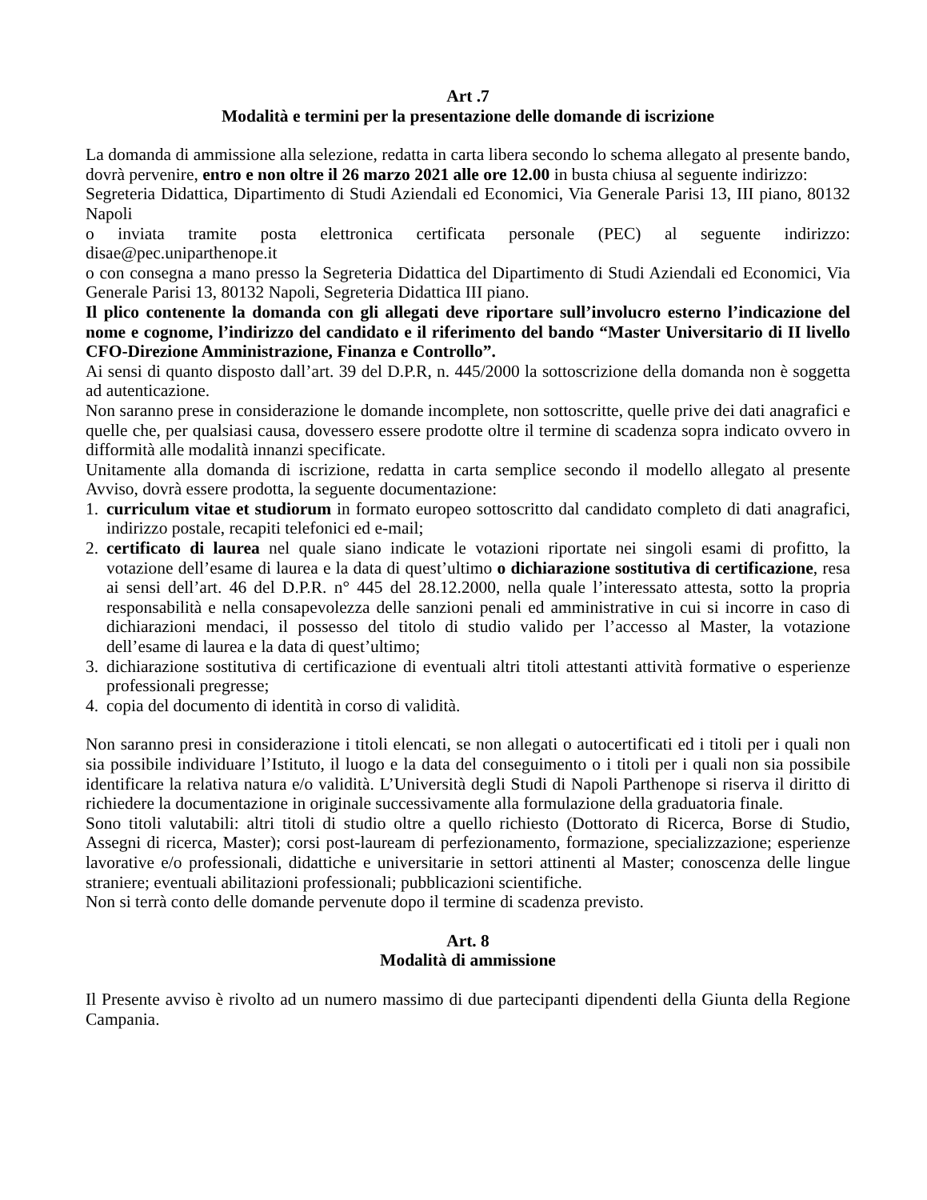Art .7
Modalità e termini per la presentazione delle domande di iscrizione
La domanda di ammissione alla selezione, redatta in carta libera secondo lo schema allegato al presente bando, dovrà pervenire, entro e non oltre il 26 marzo 2021 alle ore 12.00 in busta chiusa al seguente indirizzo:
Segreteria Didattica, Dipartimento di Studi Aziendali ed Economici, Via Generale Parisi 13, III piano, 80132 Napoli
o inviata tramite posta elettronica certificata personale (PEC) al seguente indirizzo: disae@pec.uniparthenope.it
o con consegna a mano presso la Segreteria Didattica del Dipartimento di Studi Aziendali ed Economici, Via Generale Parisi 13, 80132 Napoli, Segreteria Didattica III piano.
Il plico contenente la domanda con gli allegati deve riportare sull’involucro esterno l’indicazione del nome e cognome, l’indirizzo del candidato e il riferimento del bando “Master Universitario di II livello CFO-Direzione Amministrazione, Finanza e Controllo”.
Ai sensi di quanto disposto dall’art. 39 del D.P.R, n. 445/2000 la sottoscrizione della domanda non è soggetta ad autenticazione.
Non saranno prese in considerazione le domande incomplete, non sottoscritte, quelle prive dei dati anagrafici e quelle che, per qualsiasi causa, dovessero essere prodotte oltre il termine di scadenza sopra indicato ovvero in difformità alle modalità innanzi specificate.
Unitamente alla domanda di iscrizione, redatta in carta semplice secondo il modello allegato al presente Avviso, dovrà essere prodotta, la seguente documentazione:
1. curriculum vitae et studiorum in formato europeo sottoscritto dal candidato completo di dati anagrafici, indirizzo postale, recapiti telefonici ed e-mail;
2. certificato di laurea nel quale siano indicate le votazioni riportate nei singoli esami di profitto, la votazione dell’esame di laurea e la data di quest’ultimo o dichiarazione sostitutiva di certificazione, resa ai sensi dell’art. 46 del D.P.R. n° 445 del 28.12.2000, nella quale l’interessato attesta, sotto la propria responsabilità e nella consapevolezza delle sanzioni penali ed amministrative in cui si incorre in caso di dichiarazioni mendaci, il possesso del titolo di studio valido per l’accesso al Master, la votazione dell’esame di laurea e la data di quest’ultimo;
3. dichiarazione sostitutiva di certificazione di eventuali altri titoli attestanti attività formative o esperienze professionali pregresse;
4. copia del documento di identità in corso di validità.
Non saranno presi in considerazione i titoli elencati, se non allegati o autocertificati ed i titoli per i quali non sia possibile individuare l’Istituto, il luogo e la data del conseguimento o i titoli per i quali non sia possibile identificare la relativa natura e/o validità. L’Università degli Studi di Napoli Parthenope si riserva il diritto di richiedere la documentazione in originale successivamente alla formulazione della graduatoria finale.
Sono titoli valutabili: altri titoli di studio oltre a quello richiesto (Dottorato di Ricerca, Borse di Studio, Assegni di ricerca, Master); corsi post-lauream di perfezionamento, formazione, specializzazione; esperienze lavorative e/o professionali, didattiche e universitarie in settori attinenti al Master; conoscenza delle lingue straniere; eventuali abilitazioni professionali; pubblicazioni scientifiche.
Non si terrà conto delle domande pervenute dopo il termine di scadenza previsto.
Art. 8
Modalità di ammissione
Il Presente avviso è rivolto ad un numero massimo di due partecipanti dipendenti della Giunta della Regione Campania.